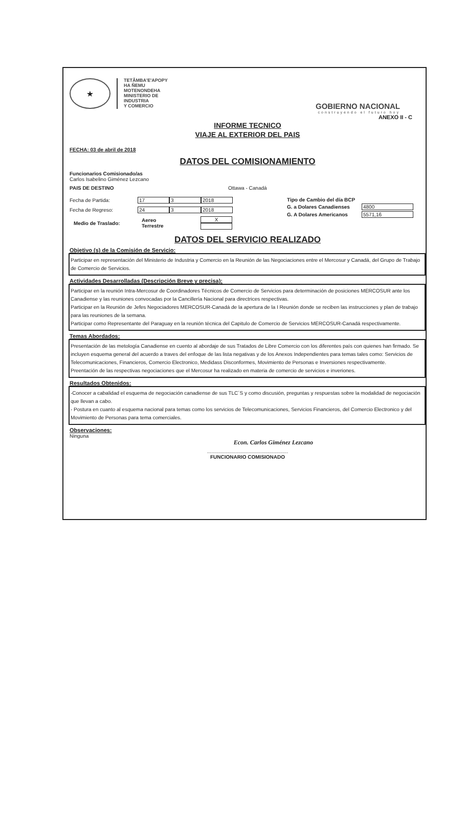★
TETÃMBA'E'APOPY
HA ÑEMU
MOTENONDEHA
MINISTERIO DE
INDUSTRIA
Y COMERCIO
GOBIERNO NACIONAL
construyendo el futuro hoy
ANEXO II - C
INFORME TECNICO
VIAJE AL EXTERIOR DEL PAIS
FECHA: 03 de abril de 2018
DATOS DEL COMISIONAMIENTO
Funcionarios Comisionado/as
Carlos Isabelino Giménez Lezcano
PAIS DE DESTINO Ottawa - Canadá
Fecha de Partida: 17 3 2018
Fecha de Regreso: 24 3 2018
Medio de Traslado: Aereo
Terrestre X
Tipo de Cambio del día BCP
G. a Dolares Canadienses 4800
G. A Dolares Americanos 5571,16
DATOS DEL SERVICIO REALIZADO
Objetivo (s) de la Comisión de Servicio:
Participar en representación del Ministerio de Industria y Comercio en la Reunión de las Negociaciones entre el Mercosur y Canadá, del Grupo de Trabajo de Comercio de Servicios.
Actividades Desarrolladas (Descripción Breve y precisa):
Participar en la reunión Intra-Mercosur de Coordinadores Técnicos de Comercio de Servicios para determinación de posiciones MERCOSUR ante los Canadiense y las reuniones convocadas por la Cancillería Nacional para directrices respectivas.
Participar en la Reunión de Jefes Negociadores MERCOSUR-Canadá de la apertura de la I Reunión donde se reciben las instrucciones y plan de trabajo para las reuniones de la semana.
Participar como Representante del Paraguay en la reunión técnica del Capitulo de Comercio de Servicios MERCOSUR-Canadá respectivamente.
Temas Abordados:
Presentación de las metología Canadiense en cuento al abordaje de sus Tratados de Libre Comercio con los diferentes país con quienes han firmado. Se incluyen esquema general del acuerdo a traves del enfoque de las lista negativas y de los Anexos Independientes para temas tales como: Servicios de Telecomunicaciones, Financieros, Comercio Electronico, Medidass Disconformes, Movimiento de Personas e Inversiones respectivamente.
Preentación de las respectivas negociaciones que el Mercosur ha realizado en materia de comercio de servicios e inveriones.
Resultados Obtenidos:
-Conocer a cabalidad el esquema de negociación canadiense de sus TLC´S y como discusión, preguntas y respuestas sobre la modalidad de negociación que llevan a cabo.
- Postura en cuanto al esquema nacional para temas como los servicios de Telecomunicaciones, Servicios Financieros, del Comercio Electronico y del Movimiento de Personas para tema comerciales.
Observaciones:
Ninguna
Econ. Carlos Giménez Lezcano
.........................................................
FUNCIONARIO COMISIONADO